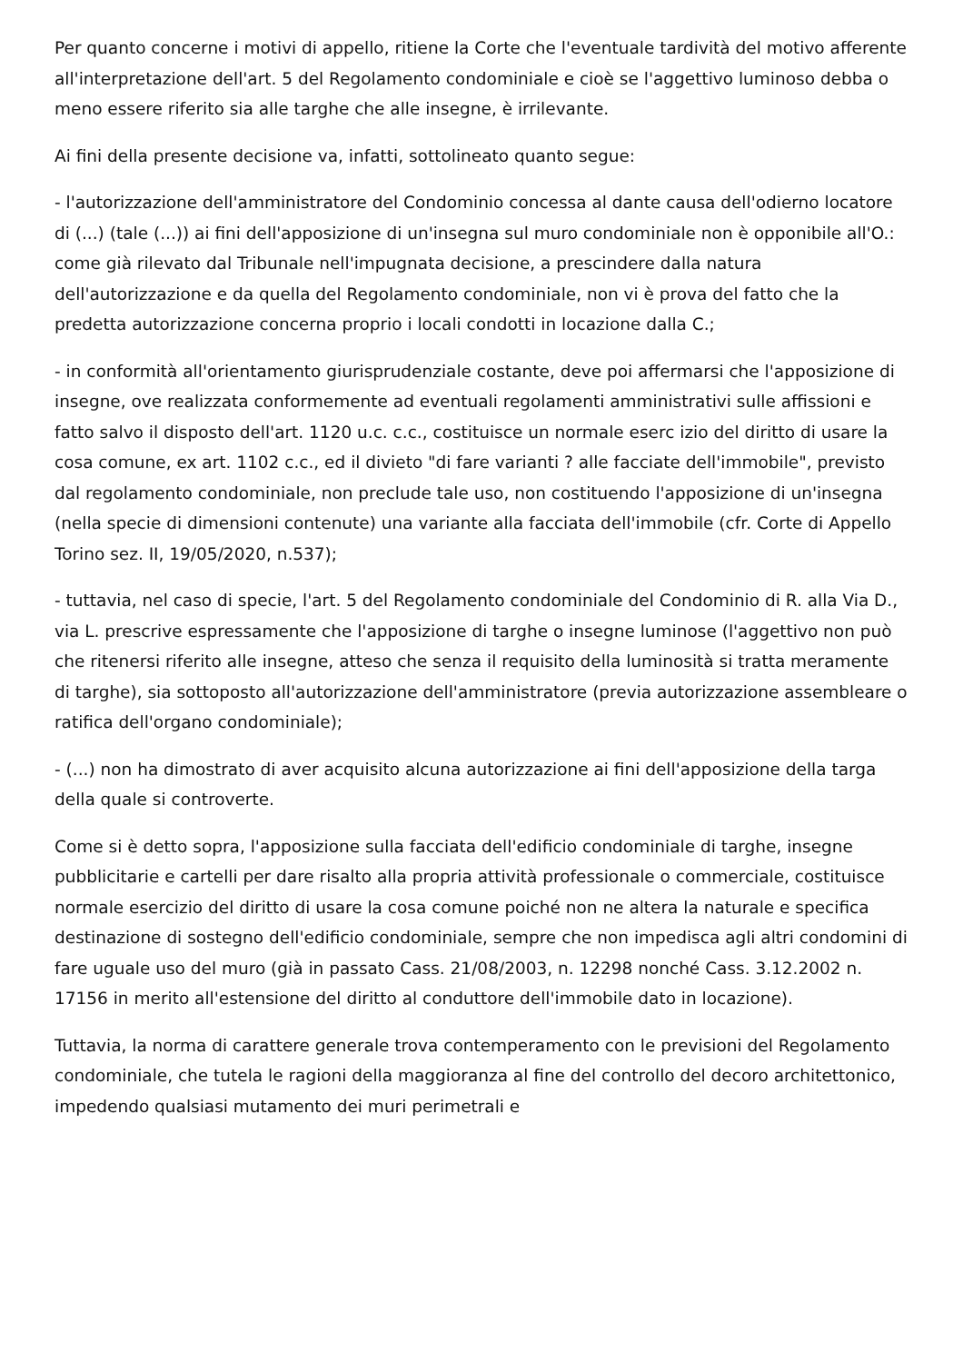Per quanto concerne i motivi di appello, ritiene la Corte che l'eventuale tardività del motivo afferente all'interpretazione dell'art. 5 del Regolamento condominiale e cioè se l'aggettivo luminoso debba o meno essere riferito sia alle targhe che alle insegne, è irrilevante.
Ai fini della presente decisione va, infatti, sottolineato quanto segue:
- l'autorizzazione dell'amministratore del Condominio concessa al dante causa dell'odierno locatore di (...) (tale (...)) ai fini dell'apposizione di un'insegna sul muro condominiale non è opponibile all'O.: come già rilevato dal Tribunale nell'impugnata decisione, a prescindere dalla natura dell'autorizzazione e da quella del Regolamento condominiale, non vi è prova del fatto che la predetta autorizzazione concerna proprio i locali condotti in locazione dalla C.;
- in conformità all'orientamento giurisprudenziale costante, deve poi affermarsi che l'apposizione di insegne, ove realizzata conformemente ad eventuali regolamenti amministrativi sulle affissioni e fatto salvo il disposto dell'art. 1120 u.c. c.c., costituisce un normale eserc izio del diritto di usare la cosa comune, ex art. 1102 c.c., ed il divieto "di fare varianti ? alle facciate dell'immobile", previsto dal regolamento condominiale, non preclude tale uso, non costituendo l'apposizione di un'insegna (nella specie di dimensioni contenute) una variante alla facciata dell'immobile (cfr. Corte di Appello Torino sez. II, 19/05/2020, n.537);
- tuttavia, nel caso di specie, l'art. 5 del Regolamento condominiale del Condominio di R. alla Via D., via L. prescrive espressamente che l'apposizione di targhe o insegne luminose (l'aggettivo non può che ritenersi riferito alle insegne, atteso che senza il requisito della luminosità si tratta meramente di targhe), sia sottoposto all'autorizzazione dell'amministratore (previa autorizzazione assembleare o ratifica dell'organo condominiale);
- (...) non ha dimostrato di aver acquisito alcuna autorizzazione ai fini dell'apposizione della targa della quale si controverte.
Come si è detto sopra, l'apposizione sulla facciata dell'edificio condominiale di targhe, insegne pubblicitarie e cartelli per dare risalto alla propria attività professionale o commerciale, costituisce normale esercizio del diritto di usare la cosa comune poiché non ne altera la naturale e specifica destinazione di sostegno dell'edificio condominiale, sempre che non impedisca agli altri condomini di fare uguale uso del muro (già in passato Cass. 21/08/2003, n. 12298 nonché Cass. 3.12.2002 n. 17156 in merito all'estensione del diritto al conduttore dell'immobile dato in locazione).
Tuttavia, la norma di carattere generale trova contemperamento con le previsioni del Regolamento condominiale, che tutela le ragioni della maggioranza al fine del controllo del decoro architettonico, impedendo qualsiasi mutamento dei muri perimetrali e